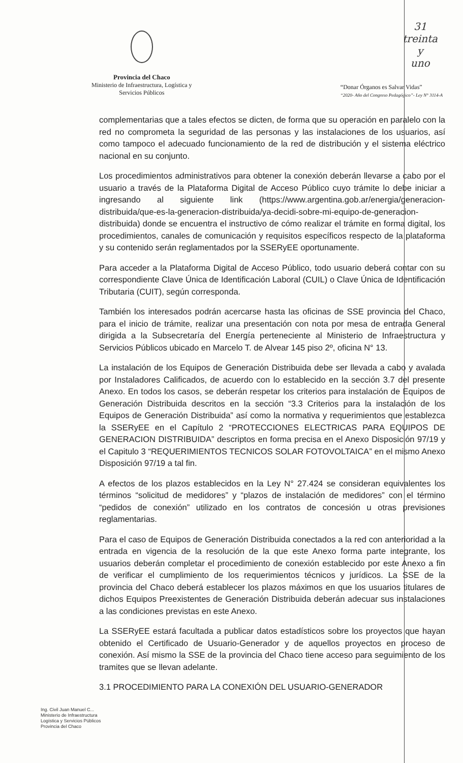31
treinta
y
uno
Provincia del Chaco
Ministerio de Infraestructura, Logística y
Servicios Públicos
“Donar Órganos es Salvar Vidas”
“2020- Año del Congreso Pedagógico”- Ley N° 3114-A
complementarias que a tales efectos se dicten, de forma que su operación en paralelo con la red no comprometa la seguridad de las personas y las instalaciones de los usuarios, así como tampoco el adecuado funcionamiento de la red de distribución y el sistema eléctrico nacional en su conjunto.
Los procedimientos administrativos para obtener la conexión deberán llevarse a cabo por el usuario a través de la Plataforma Digital de Acceso Público cuyo trámite lo debe iniciar a ingresando al siguiente link (https://www.argentina.gob.ar/energia/generacion-distribuida/que-es-la-generacion-distribuida/ya-decidi-sobre-mi-equipo-de-generacion-distribuida) donde se encuentra el instructivo de cómo realizar el trámite en forma digital, los procedimientos, canales de comunicación y requisitos específicos respecto de la plataforma y su contenido serán reglamentados por la SSERyEE oportunamente.
Para acceder a la Plataforma Digital de Acceso Público, todo usuario deberá contar con su correspondiente Clave Única de Identificación Laboral (CUIL) o Clave Única de Identificación Tributaria (CUIT), según corresponda.
También los interesados podrán acercarse hasta las oficinas de SSE provincia del Chaco, para el inicio de trámite, realizar una presentación con nota por mesa de entrada General dirigida a la Subsecretaría del Energía perteneciente al Ministerio de Infraestructura y Servicios Públicos ubicado en Marcelo T. de Alvear 145 piso 2º, oficina N° 13.
La instalación de los Equipos de Generación Distribuida debe ser llevada a cabo y avalada por Instaladores Calificados, de acuerdo con lo establecido en la sección 3.7 del presente Anexo. En todos los casos, se deberán respetar los criterios para instalación de Equipos de Generación Distribuida descritos en la sección “3.3 Criterios para la instalación de los Equipos de Generación Distribuida” así como la normativa y requerimientos que establezca la SSERyEE en el Capítulo 2 “PROTECCIONES ELECTRICAS PARA EQUIPOS DE GENERACION DISTRIBUIDA” descriptos en forma precisa en el Anexo Disposición 97/19 y el Capitulo 3 “REQUERIMIENTOS TECNICOS SOLAR FOTOVOLTAICA” en el mismo Anexo Disposición 97/19 a tal fin.
A efectos de los plazos establecidos en la Ley N° 27.424 se consideran equivalentes los términos “solicitud de medidores” y “plazos de instalación de medidores” con el término “pedidos de conexión” utilizado en los contratos de concesión u otras previsiones reglamentarias.
Para el caso de Equipos de Generación Distribuida conectados a la red con anterioridad a la entrada en vigencia de la resolución de la que este Anexo forma parte integrante, los usuarios deberán completar el procedimiento de conexión establecido por este Anexo a fin de verificar el cumplimiento de los requerimientos técnicos y jurídicos. La SSE de la provincia del Chaco deberá establecer los plazos máximos en que los usuarios titulares de dichos Equipos Preexistentes de Generación Distribuida deberán adecuar sus instalaciones a las condiciones previstas en este Anexo.
La SSERyEE estará facultada a publicar datos estadísticos sobre los proyectos que hayan obtenido el Certificado de Usuario-Generador y de aquellos proyectos en proceso de conexión. Así mismo la SSE de la provincia del Chaco tiene acceso para seguimiento de los tramites que se llevan adelante.
3.1 PROCEDIMIENTO PARA LA CONEXIÓN DEL USUARIO-GENERADOR
Ing. Civil Juan Manuel C...
Ministerio de Infraestructura
Logística y Servicios Públicos
Provincia del Chaco